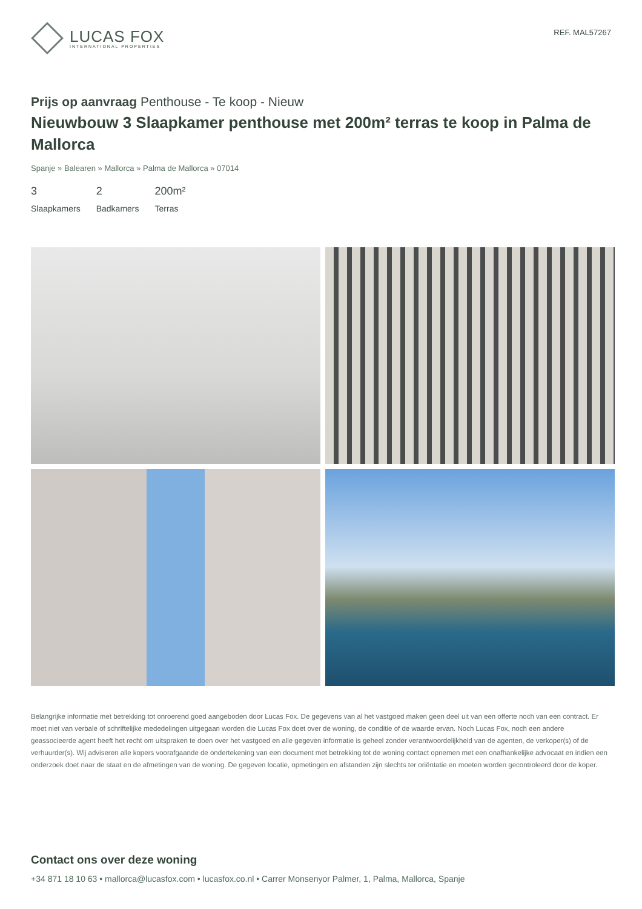LUCAS FOX
INTERNATIONAL PROPERTIES
REF. MAL57267
Prijs op aanvraag Penthouse - Te koop - Nieuw
Nieuwbouw 3 Slaapkamer penthouse met 200m² terras te koop in Palma de Mallorca
Spanje » Balearen » Mallorca » Palma de Mallorca » 07014
3
Slaapkamers
2
Badkamers
200m²
Terras
Belangrijke informatie met betrekking tot onroerend goed aangeboden door Lucas Fox. De gegevens van al het vastgoed maken geen deel uit van een offerte noch van een contract. Er moet niet van verbale of schriftelijke mededelingen uitgegaan worden die Lucas Fox doet over de woning, de conditie of de waarde ervan. Noch Lucas Fox, noch een andere geassocieerde agent heeft het recht om uitspraken te doen over het vastgoed en alle gegeven informatie is geheel zonder verantwoordelijkheid van de agenten, de verkoper(s) of de verhuurder(s). Wij adviseren alle kopers voorafgaande de ondertekening van een document met betrekking tot de woning contact opnemen met een onafhankelijke advocaat en indien een onderzoek doet naar de staat en de afmetingen van de woning. De gegeven locatie, opmetingen en afstanden zijn slechts ter oriëntatie en moeten worden gecontroleerd door de koper.
Contact ons over deze woning
+34 871 18 10 63 • mallorca@lucasfox.com • lucasfox.co.nl • Carrer Monsenyor Palmer, 1, Palma, Mallorca, Spanje